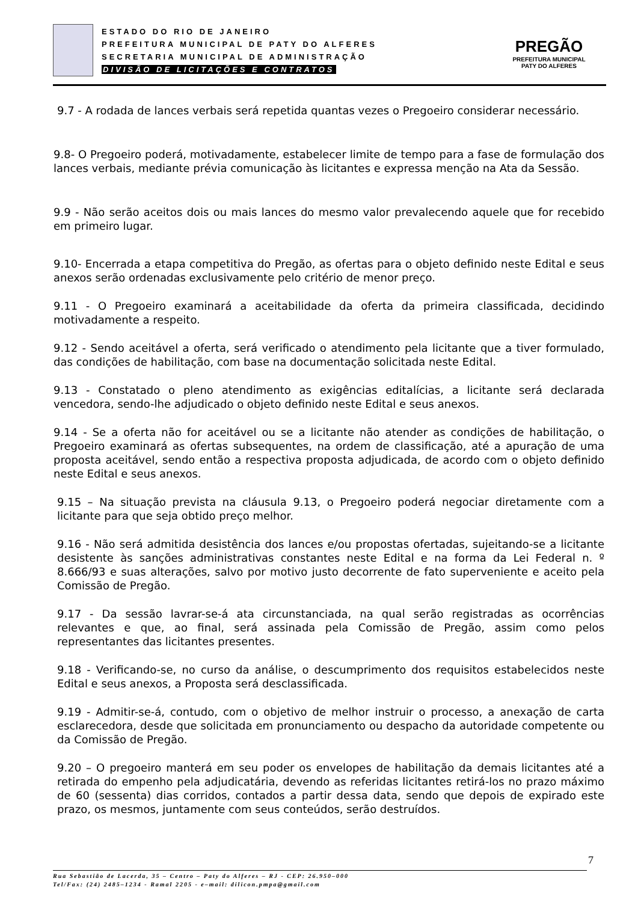ESTADO DO RIO DE JANEIRO
PREFEITURA MUNICIPAL DE PATY DO ALFERES
SECRETARIA MUNICIPAL DE ADMINISTRAÇÃO
DIVISÃO DE LICITAÇÕES E CONTRATOS
PREGÃO
PREFEITURA MUNICIPAL
PATY DO ALFERES
9.7 - A rodada de lances verbais será repetida quantas vezes o Pregoeiro considerar necessário.
9.8- O Pregoeiro poderá, motivadamente, estabelecer limite de tempo para a fase de formulação dos lances verbais, mediante prévia comunicação às licitantes e expressa menção na Ata da Sessão.
9.9 - Não serão aceitos dois ou mais lances do mesmo valor prevalecendo aquele que for recebido em primeiro lugar.
9.10- Encerrada a etapa competitiva do Pregão, as ofertas para o objeto definido neste Edital e seus anexos serão ordenadas exclusivamente pelo critério de menor preço.
9.11 - O Pregoeiro examinará a aceitabilidade da oferta da primeira classificada, decidindo motivadamente a respeito.
9.12 - Sendo aceitável a oferta, será verificado o atendimento pela licitante que a tiver formulado, das condições de habilitação, com base na documentação solicitada neste Edital.
9.13 - Constatado o pleno atendimento as exigências editalícias, a licitante será declarada vencedora, sendo-lhe adjudicado o objeto definido neste Edital e seus anexos.
9.14 - Se a oferta não for aceitável ou se a licitante não atender as condições de habilitação, o Pregoeiro examinará as ofertas subsequentes, na ordem de classificação, até a apuração de uma proposta aceitável, sendo então a respectiva proposta adjudicada, de acordo com o objeto definido neste Edital e seus anexos.
9.15 – Na situação prevista na cláusula 9.13, o Pregoeiro poderá negociar diretamente com a licitante para que seja obtido preço melhor.
9.16 - Não será admitida desistência dos lances e/ou propostas ofertadas, sujeitando-se a licitante desistente às sanções administrativas constantes neste Edital e na forma da Lei Federal n. º 8.666/93 e suas alterações, salvo por motivo justo decorrente de fato superveniente e aceito pela Comissão de Pregão.
9.17 - Da sessão lavrar-se-á ata circunstanciada, na qual serão registradas as ocorrências relevantes e que, ao final, será assinada pela Comissão de Pregão, assim como pelos representantes das licitantes presentes.
9.18 - Verificando-se, no curso da análise, o descumprimento dos requisitos estabelecidos neste Edital e seus anexos, a Proposta será desclassificada.
9.19 - Admitir-se-á, contudo, com o objetivo de melhor instruir o processo, a anexação de carta esclarecedora, desde que solicitada em pronunciamento ou despacho da autoridade competente ou da Comissão de Pregão.
9.20 – O pregoeiro manterá em seu poder os envelopes de habilitação da demais licitantes até a retirada do empenho pela adjudicatária, devendo as referidas licitantes retirá-los no prazo máximo de 60 (sessenta) dias corridos, contados a partir dessa data, sendo que depois de expirado este prazo, os mesmos, juntamente com seus conteúdos, serão destruídos.
7
Rua Sebastião de Lacerda, 35 – Centro – Paty do Alferes – RJ - CEP: 26.950–000
Tel/Fax: (24) 2485–1234 - Ramal 2205 - e–mail: dilicon.pmpa@gmail.com